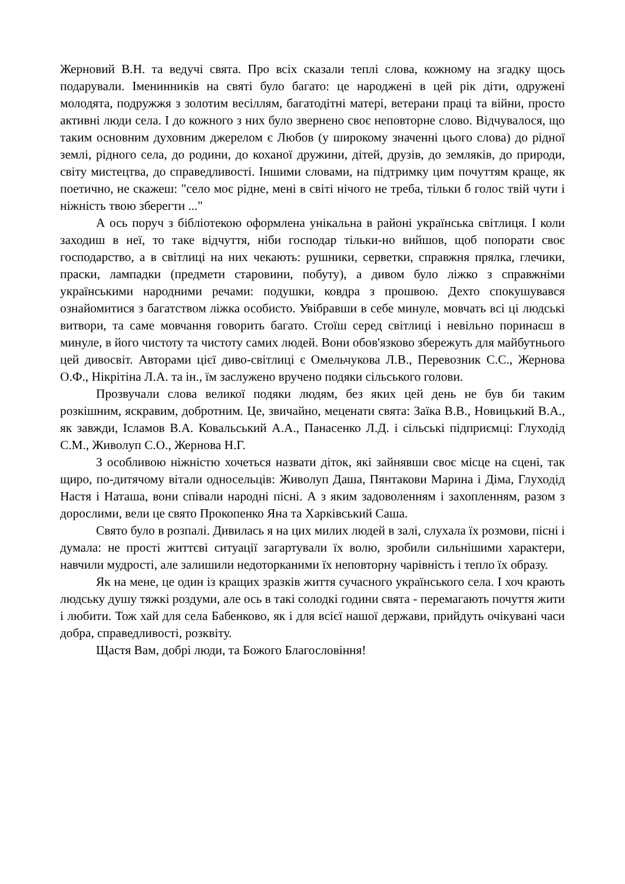Жерновий В.Н. та ведучі свята. Про всіх сказали теплі слова, кожному на згадку щось подарували. Іменинників на святі було багато: це народжені в цей рік діти, одружені молодята, подружжя з золотим весіллям, багатодітні матері, ветерани праці та війни, просто активні люди села. І до кожного з них було звернено своє неповторне слово. Відчувалося, що таким основним духовним джерелом є Любов (у широкому значенні цього слова) до рідної землі, рідного села, до родини, до коханої дружини, дітей, друзів, до земляків, до природи, світу мистецтва, до справедливості. Іншими словами, на підтримку цим почуттям краще, як поетично, не скажеш: "село моє рідне, мені в світі нічого не треба, тільки б голос твій чути і ніжність твою зберегти ..."
А ось поруч з бібліотекою оформлена унікальна в районі українська світлиця. І коли заходиш в неї, то таке відчуття, ніби господар тільки-но вийшов, щоб попорати своє господарство, а в світлиці на них чекають: рушники, серветки, справжня прялка, глечики, праски, лампадки (предмети старовини, побуту), а дивом було ліжко з справжніми українськими народними речами: подушки, ковдра з прошвою. Дехто спокушувався ознайомитися з багатством ліжка особисто. Увібравши в себе минуле, мовчать всі ці людські витвори, та саме мовчання говорить багато. Стоїш серед світлиці і невільно поринаєш в минуле, в його чистоту та чистоту самих людей. Вони обов'язково збережуть для майбутнього цей дивосвіт. Авторами цієї диво-світлиці є Омельчукова Л.В., Перевозник С.С., Жернова О.Ф., Нікрітіна Л.А. та ін., їм заслужено вручено подяки сільського голови.
Прозвучали слова великої подяки людям, без яких цей день не був би таким розкішним, яскравим, добротним. Це, звичайно, меценати свята: Заїка В.В., Новицький В.А., як завжди, Ісламов В.А. Ковальський А.А., Панасенко Л.Д. і сільські підприємці: Глуходід С.М., Живолуп С.О., Жернова Н.Г.
З особливою ніжністю хочеться назвати діток, які зайнявши своє місце на сцені, так щиро, по-дитячому вітали односельців: Живолуп Даша, Пянтакови Марина і Діма, Глуходід Настя і Наташа, вони співали народні пісні. А з яким задоволенням і захопленням, разом з дорослими, вели це свято Прокопенко Яна та Харківський Саша.
Свято було в розпалі. Дивилась я на цих милих людей в залі, слухала їх розмови, пісні і думала: не прості життєві ситуації загартували їх волю, зробили сильнішими характери, навчили мудрості, але залишили недоторканими їх неповторну чарівність і тепло їх образу.
Як на мене, це один із кращих зразків життя сучасного українського села. І хоч крають людську душу тяжкі роздуми, але ось в такі солодкі години свята - перемагають почуття жити і любити. Тож хай для села Бабенково, як і для всієї нашої держави, прийдуть очікувані часи добра, справедливості, розквіту.
Щастя Вам, добрі люди, та Божого Благословіння!